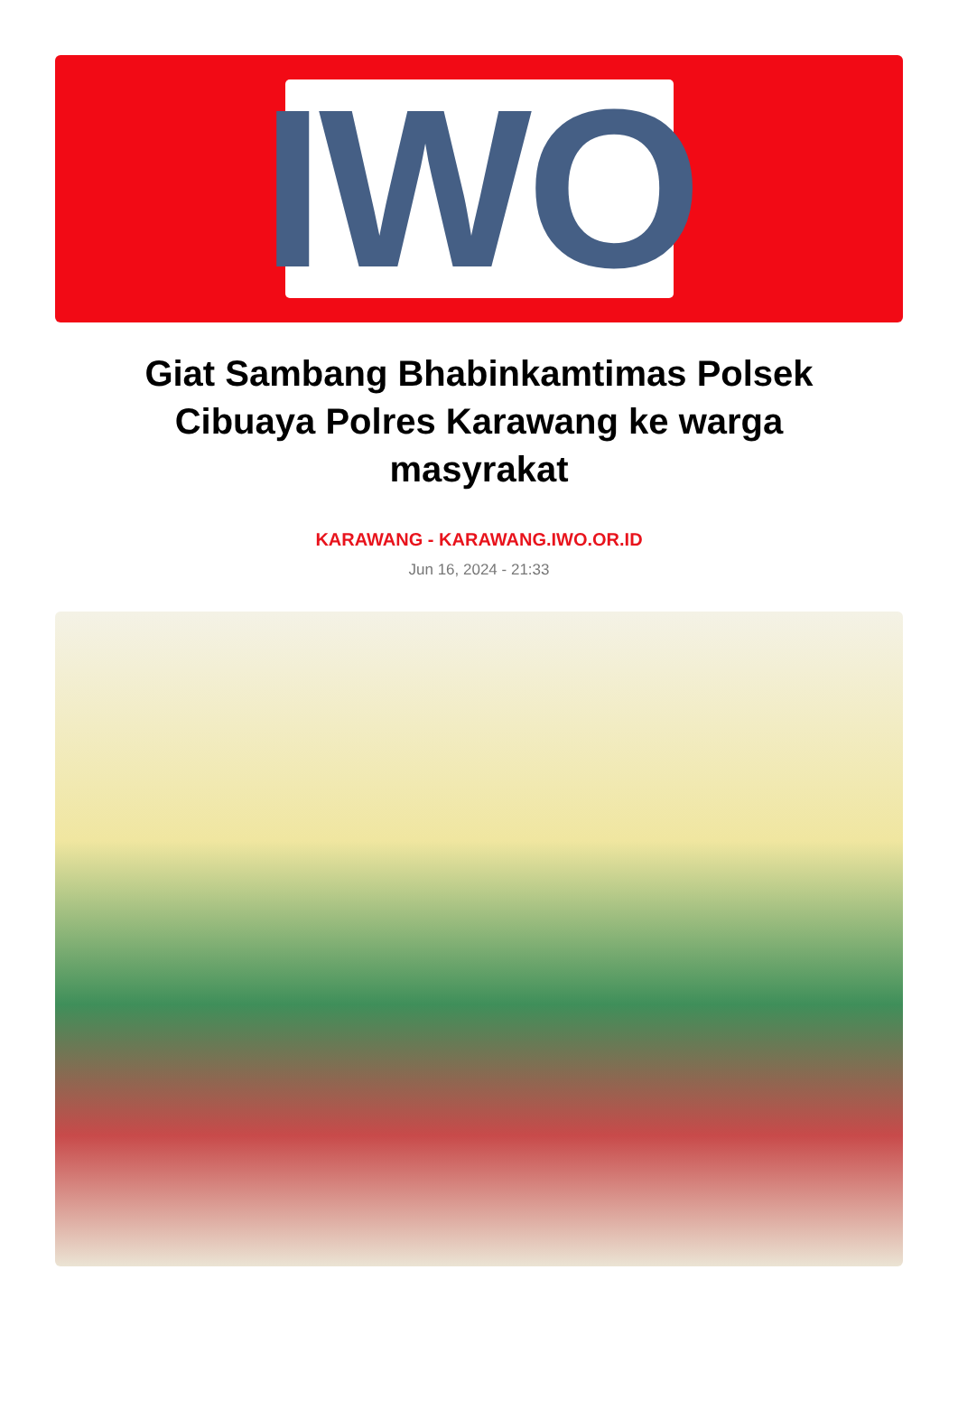IWO
Giat Sambang Bhabinkamtimas Polsek Cibuaya Polres Karawang ke warga masyrakat
KARAWANG - KARAWANG.IWO.OR.ID
Jun 16, 2024 - 21:33